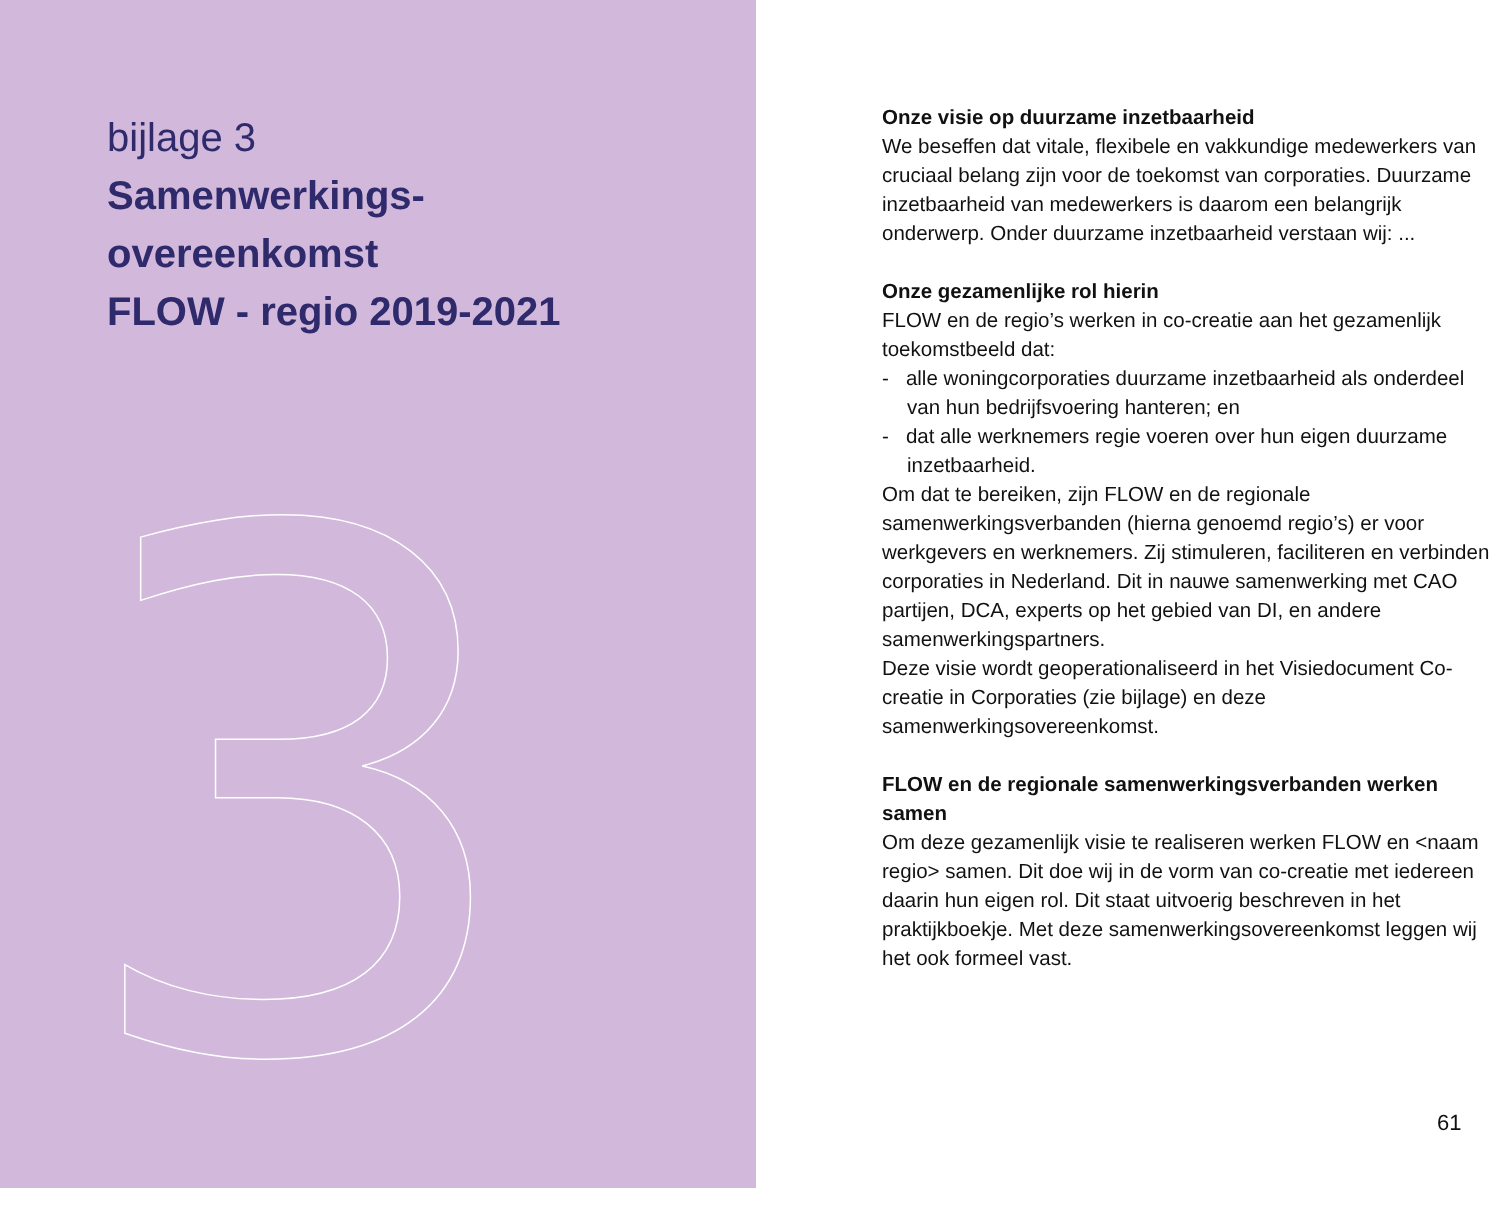bijlage 3
Samenwerkings-
overeenkomst
FLOW - regio 2019-2021
3
Onze visie op duurzame inzetbaarheid
We beseffen dat vitale, flexibele en vakkundige medewerkers van cruciaal belang zijn voor de toekomst van corporaties. Duurzame inzetbaarheid van medewerkers is daarom een belangrijk onderwerp. Onder duurzame inzetbaarheid verstaan wij: ...
Onze gezamenlijke rol hierin
FLOW en de regio’s werken in co-creatie aan het gezamenlijk toekomstbeeld dat:
- alle woningcorporaties duurzame inzetbaarheid als onderdeel van hun bedrijfsvoering hanteren; en
- dat alle werknemers regie voeren over hun eigen duurzame inzetbaarheid.
Om dat te bereiken, zijn FLOW en de regionale samenwerkingsverbanden (hierna genoemd regio’s) er voor werkgevers en werknemers. Zij stimuleren, faciliteren en verbinden corporaties in Nederland. Dit in nauwe samenwerking met CAO partijen, DCA, experts op het gebied van DI, en andere samenwerkingspartners.
Deze visie wordt geoperationaliseerd in het Visiedocument Co-creatie in Corporaties (zie bijlage) en deze samenwerkingsovereenkomst.
FLOW en de regionale samenwerkingsverbanden werken samen
Om deze gezamenlijk visie te realiseren werken FLOW en <naam regio> samen. Dit doe wij in de vorm van co-creatie met iedereen daarin hun eigen rol. Dit staat uitvoerig beschreven in het praktijkboekje. Met deze samenwerkingsovereenkomst leggen wij het ook formeel vast.
61